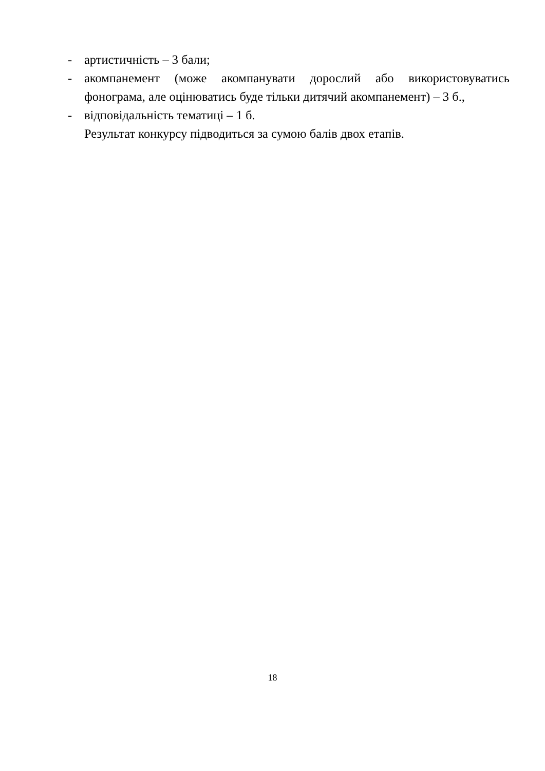- артистичність – 3 бали;
- акомпанемент (може акомпанувати дорослий або використовуватись фонограма, але оцінюватись буде тільки дитячий акомпанемент) – 3 б.,
- відповідальність тематиці – 1 б.
Результат конкурсу підводиться за сумою балів двох етапів.
18